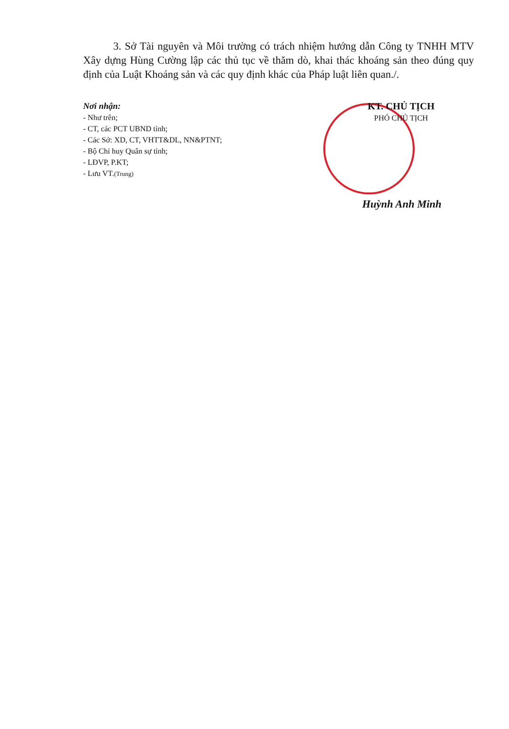3. Sở Tài nguyên và Môi trường có trách nhiệm hướng dẫn Công ty TNHH MTV Xây dựng Hùng Cường lập các thủ tục về thăm dò, khai thác khoáng sản theo đúng quy định của Luật Khoáng sản và các quy định khác của Pháp luật liên quan./.
Nơi nhận:
- Như trên;
- CT, các PCT UBND tỉnh;
- Các Sở: XD, CT, VHTT&DL, NN&PTNT;
- Bộ Chỉ huy Quân sự tỉnh;
- LĐVP, P.KT;
- Lưu VT.(Trung)
KT. CHỦ TỊCH
PHÓ CHỦ TỊCH
Huỳnh Anh Minh